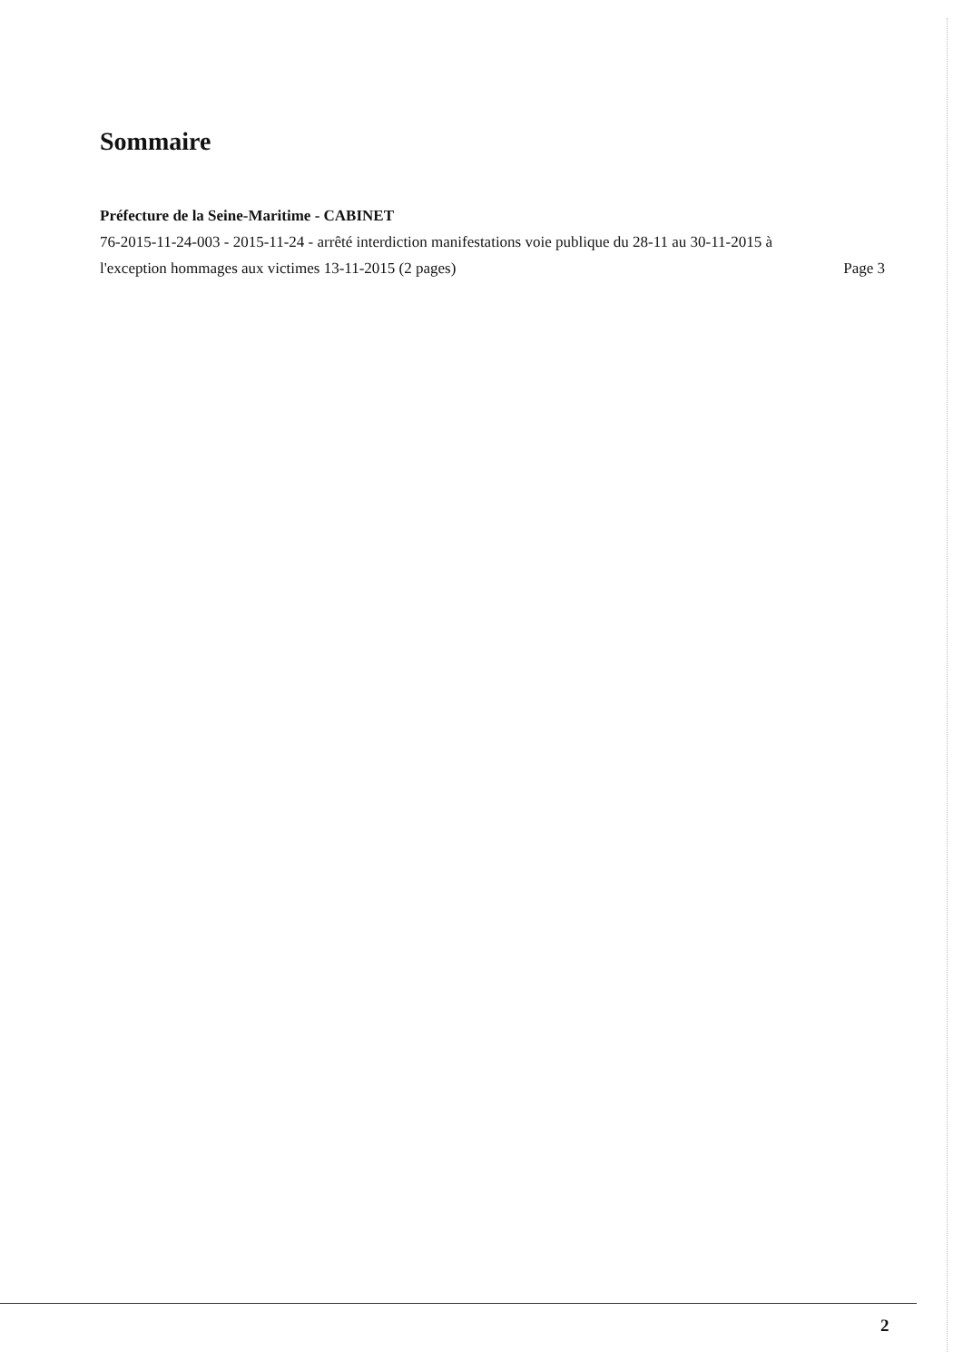Sommaire
Préfecture de la Seine-Maritime - CABINET
76-2015-11-24-003 - 2015-11-24 - arrêté interdiction manifestations voie publique du 28-11 au 30-11-2015 à l'exception hommages aux victimes 13-11-2015 (2 pages)
Page 3
2